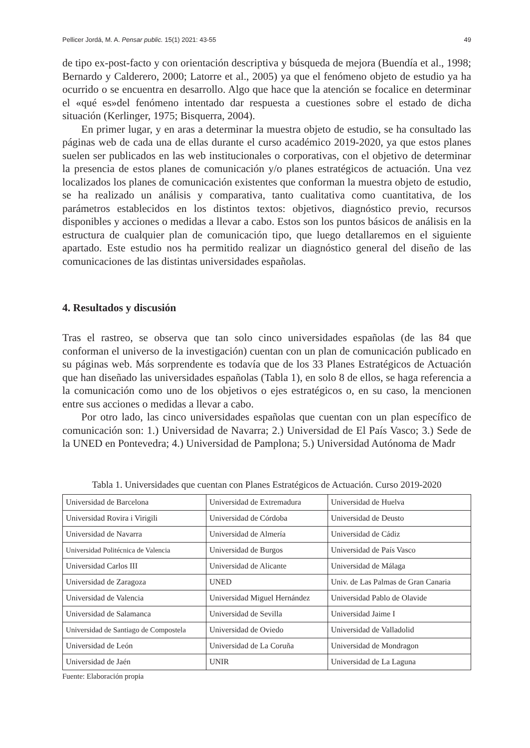Pellicer Jordá, M. A. Pensar public. 15(1) 2021: 43-55 49
de tipo ex-post-facto y con orientación descriptiva y búsqueda de mejora (Buendía et al., 1998; Bernardo y Calderero, 2000; Latorre et al., 2005) ya que el fenómeno objeto de estudio ya ha ocurrido o se encuentra en desarrollo. Algo que hace que la atención se focalice en determinar el «qué es»del fenómeno intentado dar respuesta a cuestiones sobre el estado de dicha situación (Kerlinger, 1975; Bisquerra, 2004).
En primer lugar, y en aras a determinar la muestra objeto de estudio, se ha consultado las páginas web de cada una de ellas durante el curso académico 2019-2020, ya que estos planes suelen ser publicados en las web institucionales o corporativas, con el objetivo de determinar la presencia de estos planes de comunicación y/o planes estratégicos de actuación. Una vez localizados los planes de comunicación existentes que conforman la muestra objeto de estudio, se ha realizado un análisis y comparativa, tanto cualitativa como cuantitativa, de los parámetros establecidos en los distintos textos: objetivos, diagnóstico previo, recursos disponibles y acciones o medidas a llevar a cabo. Estos son los puntos básicos de análisis en la estructura de cualquier plan de comunicación tipo, que luego detallaremos en el siguiente apartado. Este estudio nos ha permitido realizar un diagnóstico general del diseño de las comunicaciones de las distintas universidades españolas.
4. Resultados y discusión
Tras el rastreo, se observa que tan solo cinco universidades españolas (de las 84 que conforman el universo de la investigación) cuentan con un plan de comunicación publicado en su páginas web. Más sorprendente es todavía que de los 33 Planes Estratégicos de Actuación que han diseñado las universidades españolas (Tabla 1), en solo 8 de ellos, se haga referencia a la comunicación como uno de los objetivos o ejes estratégicos o, en su caso, la mencionen entre sus acciones o medidas a llevar a cabo.
Por otro lado, las cinco universidades españolas que cuentan con un plan específico de comunicación son: 1.) Universidad de Navarra; 2.) Universidad de El País Vasco; 3.) Sede de la UNED en Pontevedra; 4.) Universidad de Pamplona; 5.) Universidad Autónoma de Madr
Tabla 1. Universidades que cuentan con Planes Estratégicos de Actuación. Curso 2019-2020
| Universidad de Barcelona | Universidad de Extremadura | Universidad de Huelva |
| Universidad Rovira i Virigili | Universidad de Córdoba | Universidad de Deusto |
| Universidad de Navarra | Universidad de Almería | Universidad de Cádiz |
| Universidad Politécnica de Valencia | Universidad de Burgos | Universidad de País Vasco |
| Universidad Carlos III | Universidad de Alicante | Universidad de Málaga |
| Universidad de Zaragoza | UNED | Univ. de Las Palmas de Gran Canaria |
| Universidad de Valencia | Universidad Miguel Hernández | Universidad Pablo de Olavide |
| Universidad de Salamanca | Universidad de Sevilla | Universidad Jaime I |
| Universidad de Santiago de Compostela | Universidad de Oviedo | Universidad de Valladolid |
| Universidad de León | Universidad de La Coruña | Universidad de Mondragon |
| Universidad de Jaén | UNIR | Universidad de La Laguna |
Fuente: Elaboración propia